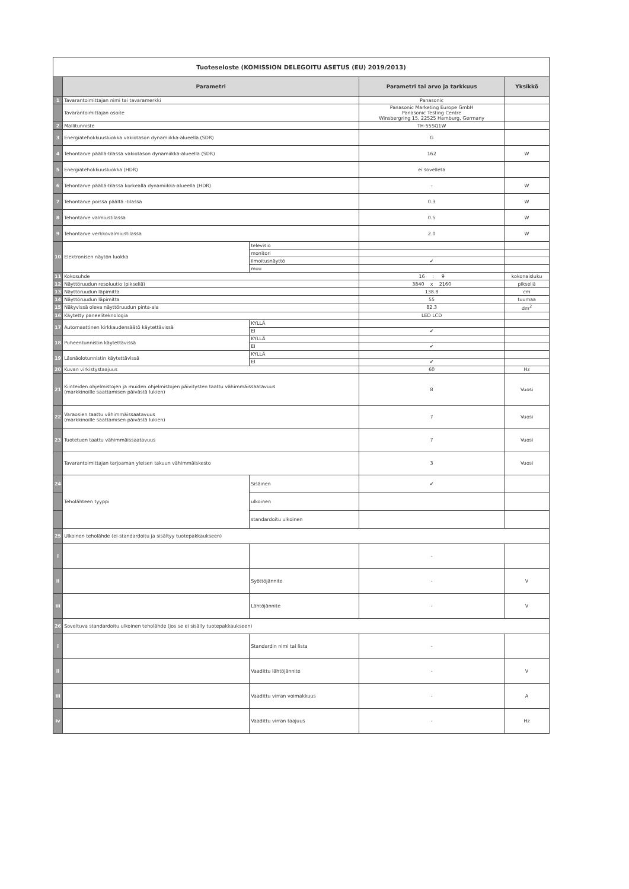| Tuoteseloste (KOMISSION DELEGOITU ASETUS (EU) 2019/2013) | | | | |
| | Parametri | | Parametri tai arvo ja tarkkuus | Yksikkö |
| 1 | Tavarantoimittajan nimi tai tavaramerkki | | Panasonic | |
| | Tavarantoimittajan osoite | | Panasonic Marketing Europe GmbH Panasonic Testing Centre Winsbergring 15, 22525 Hamburg, Germany | |
| 2 | Mallitunniste | | TH-55SQ1W | |
| 3 | Energiatehokkuusluokka vakiotason dynamiikka-alueella (SDR) | | G | |
| 4 | Tehontarve päällä-tilassa vakiotason dynamiikka-alueella (SDR) | | 162 | W |
| 5 | Energiatehokkuusluokka (HDR) | | ei sovelleta | |
| 6 | Tehontarve päällä-tilassa korkealla dynamiikka-alueella (HDR) | | - | W |
| 7 | Tehontarve poissa päältä -tilassa | | 0.3 | W |
| 8 | Tehontarve valmiustilassa | | 0.5 | W |
| 9 | Tehontarve verkkovalmiustilassa | | 2.0 | W |
| 10 | Elektronisen näytön luokka | televisio | | |
| | | monitori | | |
| | | ilmoitusnäyttö | ✔ | |
| | | muu | | |
| 11 | Kokosuhde | | 16 : 9 | kokonaisluku |
| 12 | Näyttöruudun resoluutio (pikseliä) | | 3840 x 2160 | pikseliä |
| 13 | Näyttöruudun läpimitta | | 138.8 | cm |
| 14 | Näyttöruudun läpimitta | | 55 | tuumaa |
| 15 | Näkyvissä oleva näyttöruudun pinta-ala | | 82.3 | dm<sup>2</sup> |
| 16 | Käytetty paneeliteknologia | | LED LCD | |
| 17 | Automaattinen kirkkaudensäätö käytettävissä | KYLLÄ | | |
| | | EI | ✔ | |
| 18 | Puheentunnistin käytettävissä | KYLLÄ | | |
| | | EI | ✔ | |
| 19 | Läsnäolotunnistin käytettävissä | KYLLÄ | | |
| | | EI | ✔ | |
| 20 | Kuvan virkistystaajuus | | 60 | Hz |
| 21 | Kiinteiden ohjelmistojen ja muiden ohjelmistojen päivitysten taattu vähimmäissaatavuus (markkinoille saattamisen päivästä lukien) | | 8 | Vuosi |
| 22 | Varaosien taattu vähimmäissaatavuus (markkinoille saattamisen päivästä lukien) | | 7 | Vuosi |
| 23 | Tuotetuen taattu vähimmäissaatavuus | | 7 | Vuosi |
| | Tavarantoimittajan tarjoaman yleisen takuun vähimmäiskesto | | 3 | Vuosi |
| 24 | Teholähteen tyyppi | Sisäinen | ✔ | |
| | | ulkoinen | | |
| | | standardoitu ulkoinen | | |
| 25 | Ulkoinen teholähde (ei-standardoitu ja sisältyy tuotepakkaukseen) | | | |
| i | | | - | |
| ii | | Syöttöjännite | - | V |
| iii | | Lähtöjännite | - | V |
| 26 | Soveltuva standardoitu ulkoinen teholähde (jos se ei sisälly tuotepakkaukseen) | | | |
| i | | Standardin nimi tai lista | - | |
| ii | | Vaadittu lähtöjännite | - | V |
| iii | | Vaadittu virran voimakkuus | - | A |
| iv | | Vaadittu virran taajuus | - | Hz |